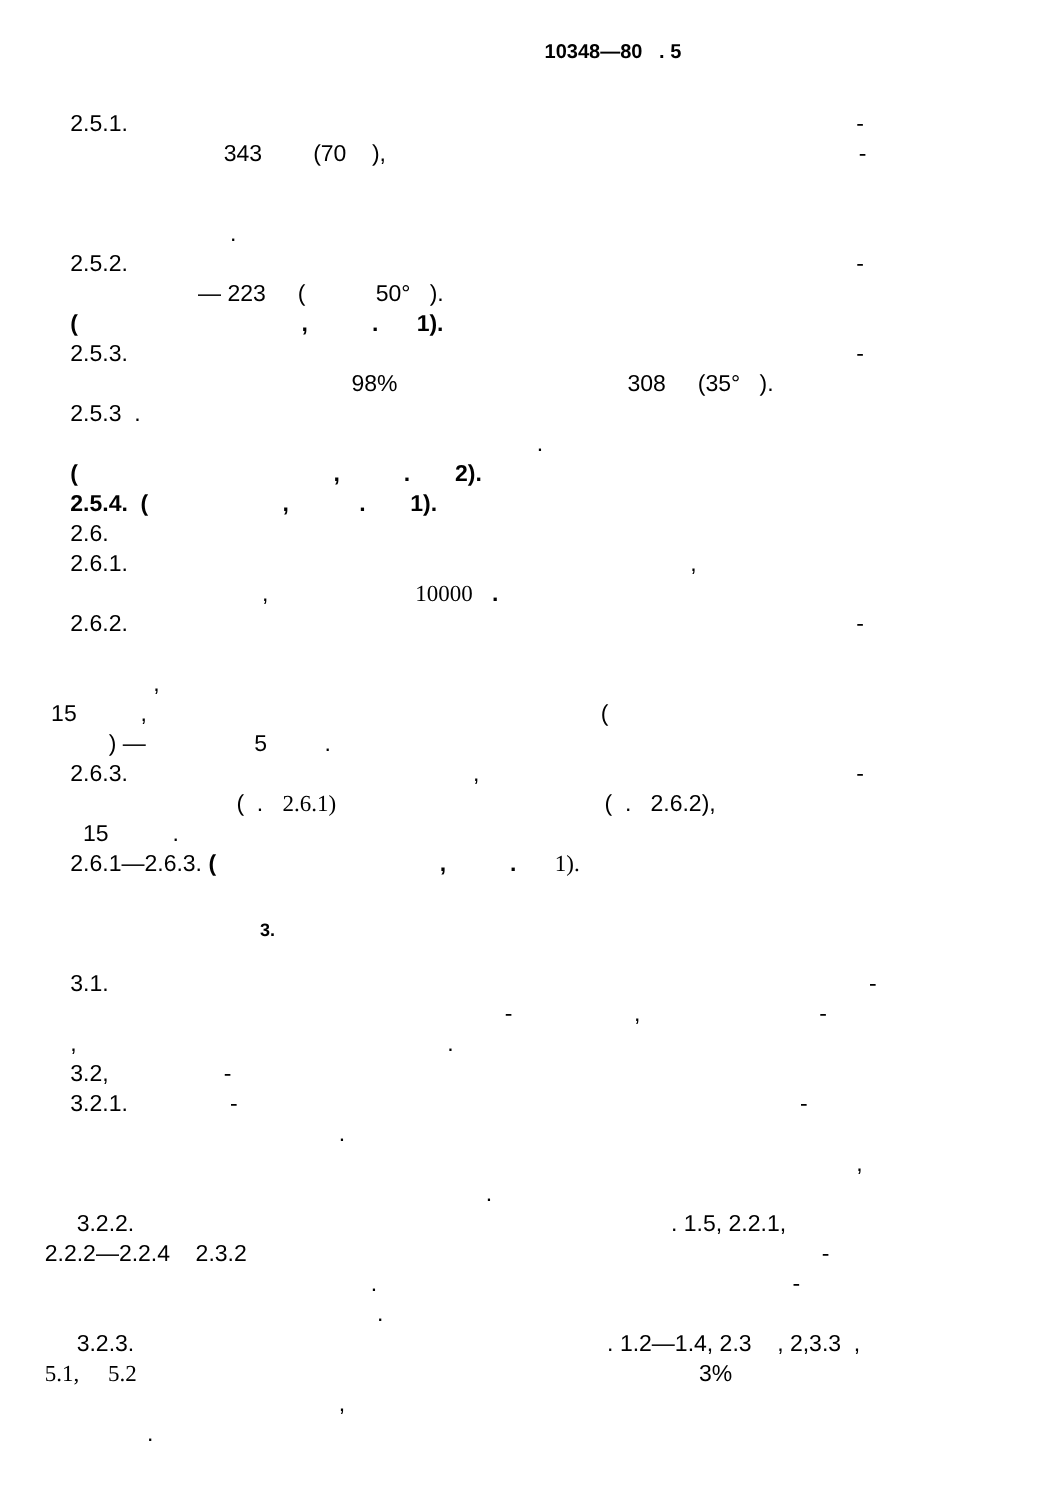10348—80 . 5
2.5.1. -
343 (70 ), -
.
2.5.2. -
— 223 ( 50° ).
( , . 1).
2.5.3. -
98% 308 (35° ).
2.5.3 .
.
( , . 2).
2.5.4. ( , . 1).
2.6.
2.6.1. ,
, 10000 .
2.6.2. -
,
15 , (
) — 5 .
2.6.3. , -
( . 2.6.1) ( . 2.6.2),
15 .
2.6.1—2.6.3. ( , . 1).
3.
3.1. -
- , -
, .
3.2, -
3.2.1. - -
.
,
.
3.2.2. . 1.5, 2.2.1,
2.2.2—2.2.4 2.3.2 -
. -
.
3.2.3. . 1.2—1.4, 2.3 , 2,3.3 ,
5.1, 5.2 3%
,
.